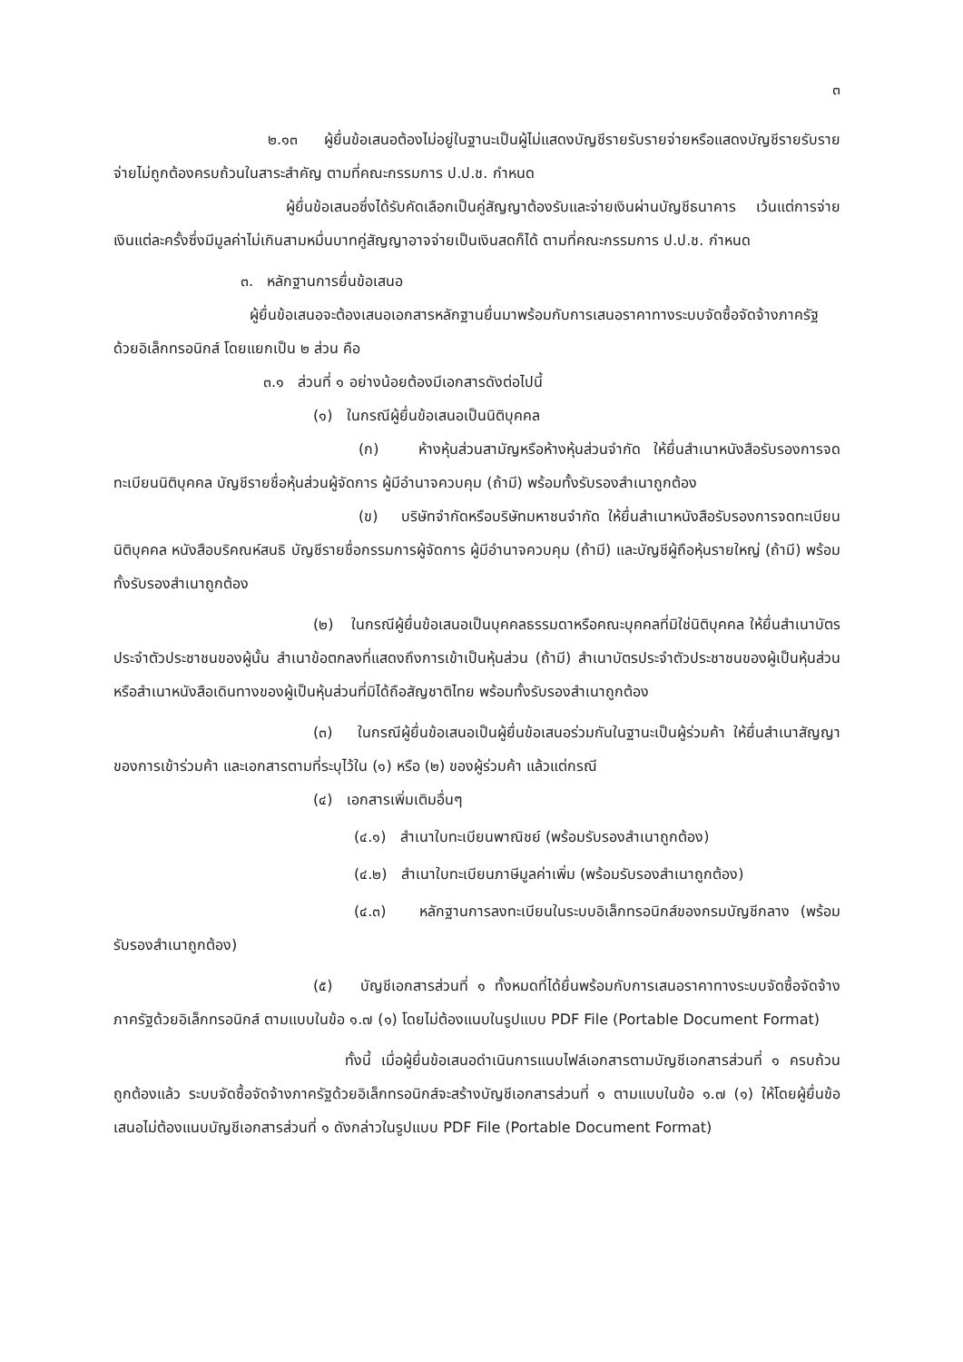๓
๒.๑๓ ผู้ยื่นข้อเสนอต้องไม่อยู่ในฐานะเป็นผู้ไม่แสดงบัญชีรายรับรายจ่ายหรือแสดงบัญชีรายรับรายจ่ายไม่ถูกต้องครบถ้วนในสาระสำคัญ ตามที่คณะกรรมการ ป.ป.ช. กำหนด
ผู้ยื่นข้อเสนอซึ่งได้รับคัดเลือกเป็นคู่สัญญาต้องรับและจ่ายเงินผ่านบัญชีธนาคาร เว้นแต่การจ่ายเงินแต่ละครั้งซึ่งมีมูลค่าไม่เกินสามหมื่นบาทคู่สัญญาอาจจ่ายเป็นเงินสดก็ได้ ตามที่คณะกรรมการ ป.ป.ช. กำหนด
๓. หลักฐานการยื่นข้อเสนอ
ผู้ยื่นข้อเสนอจะต้องเสนอเอกสารหลักฐานยื่นมาพร้อมกับการเสนอราคาทางระบบจัดซื้อจัดจ้างภาครัฐด้วยอิเล็กทรอนิกส์ โดยแยกเป็น ๒ ส่วน คือ
๓.๑ ส่วนที่ ๑ อย่างน้อยต้องมีเอกสารดังต่อไปนี้
(๑) ในกรณีผู้ยื่นข้อเสนอเป็นนิติบุคคล
(ก) ห้างหุ้นส่วนสามัญหรือห้างหุ้นส่วนจำกัด ให้ยื่นสำเนาหนังสือรับรองการจดทะเบียนนิติบุคคล บัญชีรายชื่อหุ้นส่วนผู้จัดการ ผู้มีอำนาจควบคุม (ถ้ามี) พร้อมทั้งรับรองสำเนาถูกต้อง
(ข) บริษัทจำกัดหรือบริษัทมหาชนจำกัด ให้ยื่นสำเนาหนังสือรับรองการจดทะเบียนนิติบุคคล หนังสือบริคณห์สนธิ บัญชีรายชื่อกรรมการผู้จัดการ ผู้มีอำนาจควบคุม (ถ้ามี) และบัญชีผู้ถือหุ้นรายใหญ่ (ถ้ามี) พร้อมทั้งรับรองสำเนาถูกต้อง
(๒) ในกรณีผู้ยื่นข้อเสนอเป็นบุคคลธรรมดาหรือคณะบุคคลที่มิใช่นิติบุคคล ให้ยื่นสำเนาบัตรประจำตัวประชาชนของผู้นั้น สำเนาข้อตกลงที่แสดงถึงการเข้าเป็นหุ้นส่วน (ถ้ามี) สำเนาบัตรประจำตัวประชาชนของผู้เป็นหุ้นส่วน หรือสำเนาหนังสือเดินทางของผู้เป็นหุ้นส่วนที่มิได้ถือสัญชาติไทย พร้อมทั้งรับรองสำเนาถูกต้อง
(๓) ในกรณีผู้ยื่นข้อเสนอเป็นผู้ยื่นข้อเสนอร่วมกันในฐานะเป็นผู้ร่วมค้า ให้ยื่นสำเนาสัญญาของการเข้าร่วมค้า และเอกสารตามที่ระบุไว้ใน (๑) หรือ (๒) ของผู้ร่วมค้า แล้วแต่กรณี
(๔) เอกสารเพิ่มเติมอื่นๆ
(๔.๑) สำเนาใบทะเบียนพาณิชย์ (พร้อมรับรองสำเนาถูกต้อง)
(๔.๒) สำเนาใบทะเบียนภาษีมูลค่าเพิ่ม (พร้อมรับรองสำเนาถูกต้อง)
(๔.๓) หลักฐานการลงทะเบียนในระบบอิเล็กทรอนิกส์ของกรมบัญชีกลาง (พร้อมรับรองสำเนาถูกต้อง)
(๕) บัญชีเอกสารส่วนที่ ๑ ทั้งหมดที่ได้ยื่นพร้อมกับการเสนอราคาทางระบบจัดซื้อจัดจ้างภาครัฐด้วยอิเล็กทรอนิกส์ ตามแบบในข้อ ๑.๗ (๑) โดยไม่ต้องแนบในรูปแบบ PDF File (Portable Document Format)
ทั้งนี้ เมื่อผู้ยื่นข้อเสนอดำเนินการแนบไฟล์เอกสารตามบัญชีเอกสารส่วนที่ ๑ ครบถ้วน ถูกต้องแล้ว ระบบจัดซื้อจัดจ้างภาครัฐด้วยอิเล็กทรอนิกส์จะสร้างบัญชีเอกสารส่วนที่ ๑ ตามแบบในข้อ ๑.๗ (๑) ให้โดยผู้ยื่นข้อเสนอไม่ต้องแนบบัญชีเอกสารส่วนที่ ๑ ดังกล่าวในรูปแบบ PDF File (Portable Document Format)